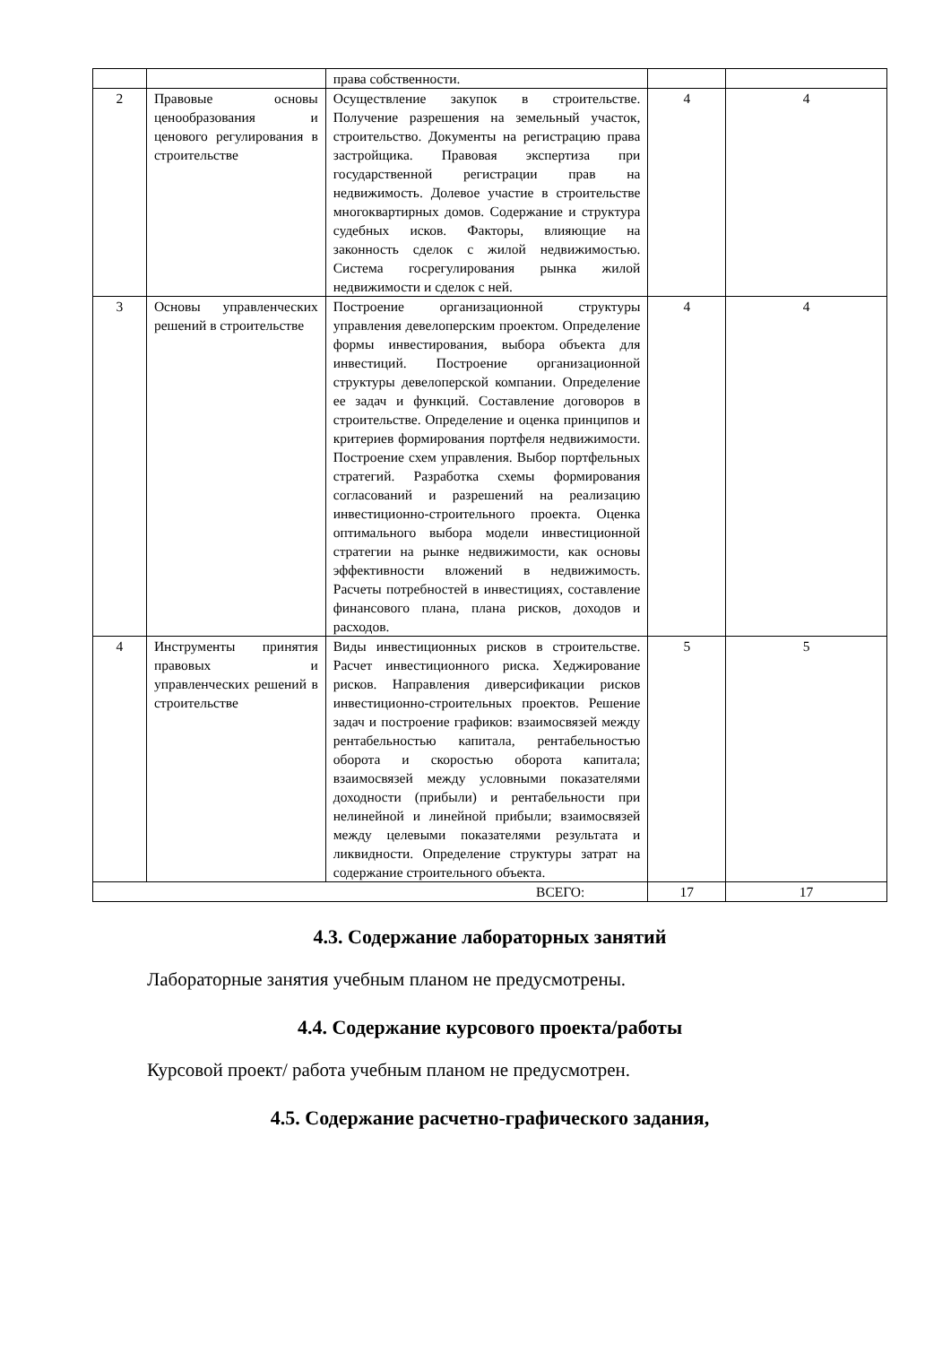| | | права собственности. | | |
| 2 | Правовые основы ценообразования и ценового регулирования в строительстве | Осуществление закупок в строительстве. Получение разрешения на земельный участок, строительство. Документы на регистрацию права застройщика. Правовая экспертиза при государственной регистрации прав на недвижимость. Долевое участие в строительстве многоквартирных домов. Содержание и структура судебных исков. Факторы, влияющие на законность сделок с жилой недвижимостью. Система госрегулирования рынка жилой недвижимости и сделок с ней. | 4 | 4 |
| 3 | Основы управленческих решений в строительстве | Построение организационной структуры управления девелоперским проектом. Определение формы инвестирования, выбора объекта для инвестиций. Построение организационной структуры девелоперской компании. Определение ее задач и функций. Составление договоров в строительстве. Определение и оценка принципов и критериев формирования портфеля недвижимости. Построение схем управления. Выбор портфельных стратегий. Разработка схемы формирования согласований и разрешений на реализацию инвестиционно-строительного проекта. Оценка оптимального выбора модели инвестиционной стратегии на рынке недвижимости, как основы эффективности вложений в недвижимость. Расчеты потребностей в инвестициях, составление финансового плана, плана рисков, доходов и расходов. | 4 | 4 |
| 4 | Инструменты принятия правовых и управленческих решений в строительстве | Виды инвестиционных рисков в строительстве. Расчет инвестиционного риска. Хеджирование рисков. Направления диверсификации рисков инвестиционно-строительных проектов. Решение задач и построение графиков: взаимосвязей между рентабельностью капитала, рентабельностью оборота и скоростью оборота капитала; взаимосвязей между условными показателями доходности (прибыли) и рентабельности при нелинейной и линейной прибыли; взаимосвязей между целевыми показателями результата и ликвидности. Определение структуры затрат на содержание строительного объекта. | 5 | 5 |
| ВСЕГО: | | | 17 | 17 |
4.3. Содержание лабораторных занятий
Лабораторные занятия учебным планом не предусмотрены.
4.4. Содержание курсового проекта/работы
Курсовой проект/ работа учебным планом не предусмотрен.
4.5. Содержание расчетно-графического задания,